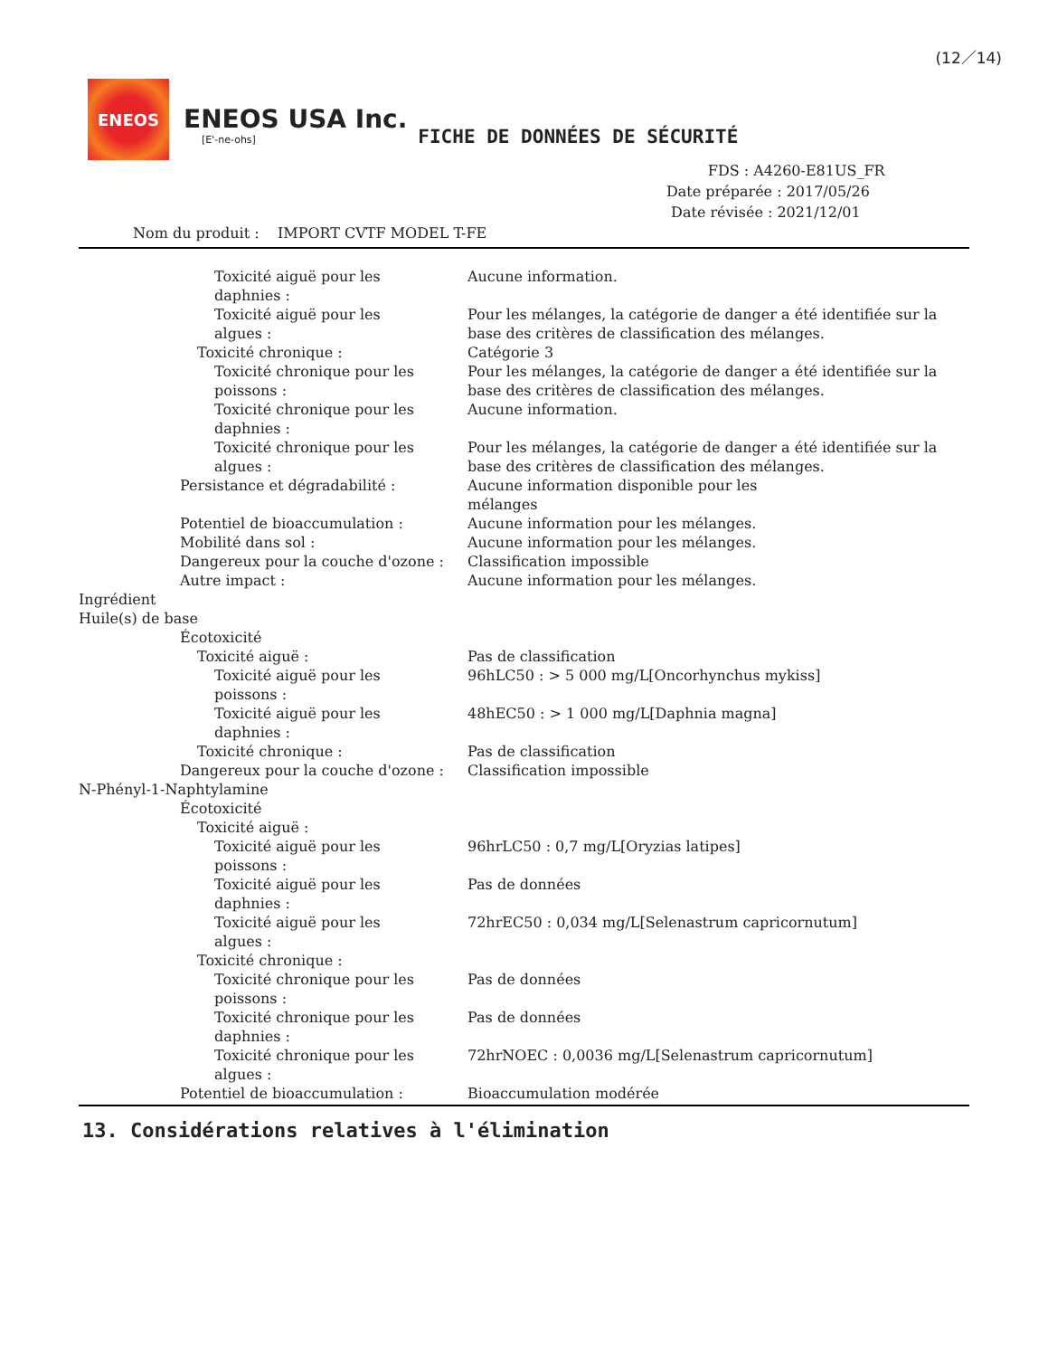(12／14)
ENEOS
ENEOS USA Inc.
[E'-ne-ohs]
FICHE DE DONNÉES DE SÉCURITÉ
FDS : A4260-E81US_FR
Date préparée : 2017/05/26
Date révisée : 2021/12/01
Nom du produit : IMPORT CVTF MODEL T-FE
Toxicité aiguë pour les
daphnies :
Aucune information.
Toxicité aiguë pour les
algues :
Pour les mélanges, la catégorie de danger a été identifiée sur la base des critères de classification des mélanges.
Toxicité chronique : Catégorie 3
Toxicité chronique pour les
poissons :
Pour les mélanges, la catégorie de danger a été identifiée sur la base des critères de classification des mélanges.
Toxicité chronique pour les
daphnies :
Aucune information.
Toxicité chronique pour les
algues :
Pour les mélanges, la catégorie de danger a été identifiée sur la base des critères de classification des mélanges.
Persistance et dégradabilité : Aucune information disponible pour les
mélanges
Potentiel de bioaccumulation : Aucune information pour les mélanges.
Mobilité dans sol : Aucune information pour les mélanges.
Dangereux pour la couche d'ozone :
Classification impossible
Autre impact : Aucune information pour les mélanges.
Ingrédient
Huile(s) de base
Écotoxicité
Toxicité aiguë : Pas de classification
Toxicité aiguë pour les
poissons :
96hLC50 : > 5 000 mg/L[Oncorhynchus mykiss]
Toxicité aiguë pour les
daphnies :
48hEC50 : > 1 000 mg/L[Daphnia magna]
Toxicité chronique : Pas de classification
Dangereux pour la couche d'ozone :
Classification impossible
N-Phényl-1-Naphtylamine
Écotoxicité
Toxicité aiguë :
Toxicité aiguë pour les
poissons :
96hrLC50 : 0,7 mg/L[Oryzias latipes]
Toxicité aiguë pour les
daphnies :
Pas de données
Toxicité aiguë pour les
algues :
72hrEC50 : 0,034 mg/L[Selenastrum capricornutum]
Toxicité chronique :
Toxicité chronique pour les
poissons :
Pas de données
Toxicité chronique pour les
daphnies :
Pas de données
Toxicité chronique pour les
algues :
72hrNOEC : 0,0036 mg/L[Selenastrum capricornutum]
Potentiel de bioaccumulation : Bioaccumulation modérée
13. Considérations relatives à l'élimination